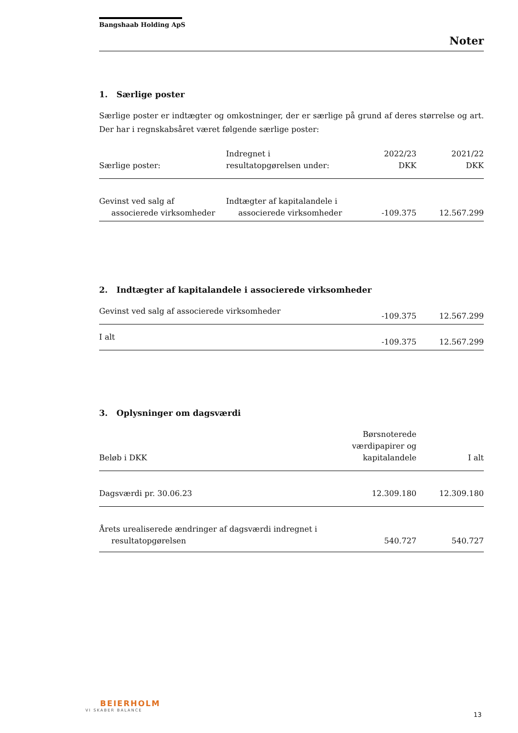Bangshaab Holding ApS
Noter
1. Særlige poster
Særlige poster er indtægter og omkostninger, der er særlige på grund af deres størrelse og art. Der har i regnskabsåret været følgende særlige poster:
| Særlige poster: | Indregnet i resultatopgørelsen under: | 2022/23 DKK | 2021/22 DKK |
| --- | --- | --- | --- |
| Gevinst ved salg af associerede virksomheder | Indtægter af kapitalandele i associerede virksomheder | -109.375 | 12.567.299 |
2. Indtægter af kapitalandele i associerede virksomheder
| Gevinst ved salg af associerede virksomheder | -109.375 | 12.567.299 |
| I alt | -109.375 | 12.567.299 |
3. Oplysninger om dagsværdi
| Beløb i DKK | Børsnoterede værdipapirer og kapitalandele | I alt |
| --- | --- | --- |
| Dagsværdi pr. 30.06.23 | 12.309.180 | 12.309.180 |
| Årets urealiserede ændringer af dagsværdi indregnet i resultatopgørelsen | 540.727 | 540.727 |
BEIERHOLM
VI SKABER BALANCE
13